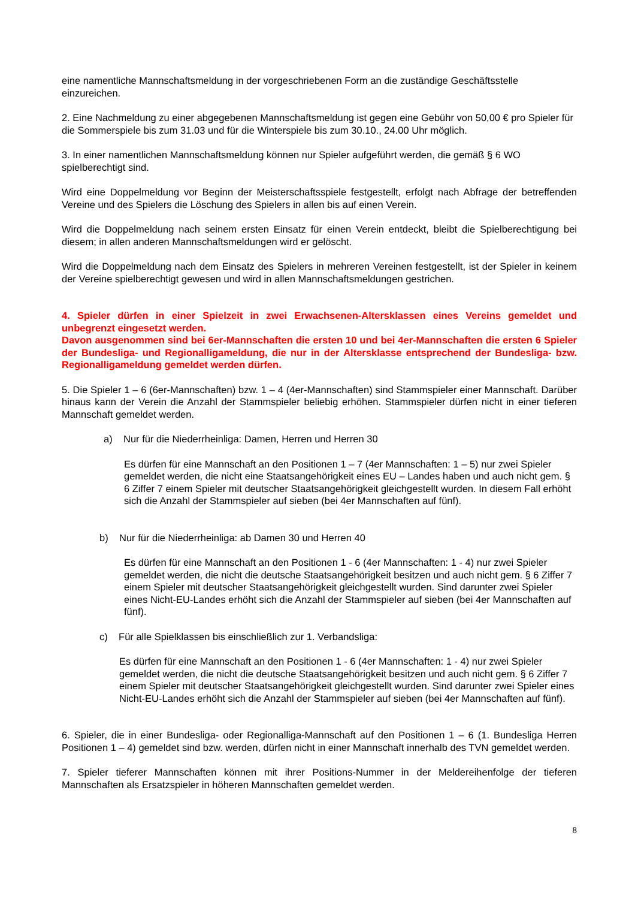eine namentliche Mannschaftsmeldung in der vorgeschriebenen Form an die zuständige Geschäftsstelle einzureichen.
2. Eine Nachmeldung zu einer abgegebenen Mannschaftsmeldung ist gegen eine Gebühr von 50,00 € pro Spieler für die Sommerspiele bis zum 31.03 und für die Winterspiele bis zum 30.10., 24.00 Uhr möglich.
3. In einer namentlichen Mannschaftsmeldung können nur Spieler aufgeführt werden, die gemäß § 6 WO spielberechtigt sind.
Wird eine Doppelmeldung vor Beginn der Meisterschaftsspiele festgestellt, erfolgt nach Abfrage der betreffenden Vereine und des Spielers die Löschung des Spielers in allen bis auf einen Verein.
Wird die Doppelmeldung nach seinem ersten Einsatz für einen Verein entdeckt, bleibt die Spielberechtigung bei diesem; in allen anderen Mannschaftsmeldungen wird er gelöscht.
Wird die Doppelmeldung nach dem Einsatz des Spielers in mehreren Vereinen festgestellt, ist der Spieler in keinem der Vereine spielberechtigt gewesen und wird in allen Mannschaftsmeldungen gestrichen.
4. Spieler dürfen in einer Spielzeit in zwei Erwachsenen-Altersklassen eines Vereins gemeldet und unbegrenzt eingesetzt werden.
Davon ausgenommen sind bei 6er-Mannschaften die ersten 10 und bei 4er-Mannschaften die ersten 6 Spieler der Bundesliga- und Regionalligameldung, die nur in der Altersklasse entsprechend der Bundesliga- bzw. Regionalligameldung gemeldet werden dürfen.
5. Die Spieler 1 – 6 (6er-Mannschaften) bzw. 1 – 4 (4er-Mannschaften) sind Stammspieler einer Mannschaft. Darüber hinaus kann der Verein die Anzahl der Stammspieler beliebig erhöhen. Stammspieler dürfen nicht in einer tieferen Mannschaft gemeldet werden.
a) Nur für die Niederrheinliga: Damen, Herren und Herren 30
Es dürfen für eine Mannschaft an den Positionen 1 – 7 (4er Mannschaften: 1 – 5) nur zwei Spieler gemeldet werden, die nicht eine Staatsangehörigkeit eines EU – Landes haben und auch nicht gem. § 6 Ziffer 7 einem Spieler mit deutscher Staatsangehörigkeit gleichgestellt wurden. In diesem Fall erhöht sich die Anzahl der Stammspieler auf sieben (bei 4er Mannschaften auf fünf).
b) Nur für die Niederrheinliga: ab Damen 30 und Herren 40
Es dürfen für eine Mannschaft an den Positionen 1 - 6 (4er Mannschaften: 1 - 4) nur zwei Spieler gemeldet werden, die nicht die deutsche Staatsangehörigkeit besitzen und auch nicht gem. § 6 Ziffer 7 einem Spieler mit deutscher Staatsangehörigkeit gleichgestellt wurden. Sind darunter zwei Spieler eines Nicht-EU-Landes erhöht sich die Anzahl der Stammspieler auf sieben (bei 4er Mannschaften auf fünf).
c) Für alle Spielklassen bis einschließlich zur 1. Verbandsliga:
Es dürfen für eine Mannschaft an den Positionen 1 - 6 (4er Mannschaften: 1 - 4) nur zwei Spieler gemeldet werden, die nicht die deutsche Staatsangehörigkeit besitzen und auch nicht gem. § 6 Ziffer 7 einem Spieler mit deutscher Staatsangehörigkeit gleichgestellt wurden. Sind darunter zwei Spieler eines Nicht-EU-Landes erhöht sich die Anzahl der Stammspieler auf sieben (bei 4er Mannschaften auf fünf).
6. Spieler, die in einer Bundesliga- oder Regionalliga-Mannschaft auf den Positionen 1 – 6 (1. Bundesliga Herren Positionen 1 – 4) gemeldet sind bzw. werden, dürfen nicht in einer Mannschaft innerhalb des TVN gemeldet werden.
7. Spieler tieferer Mannschaften können mit ihrer Positions-Nummer in der Meldereihenfolge der tieferen Mannschaften als Ersatzspieler in höheren Mannschaften gemeldet werden.
8